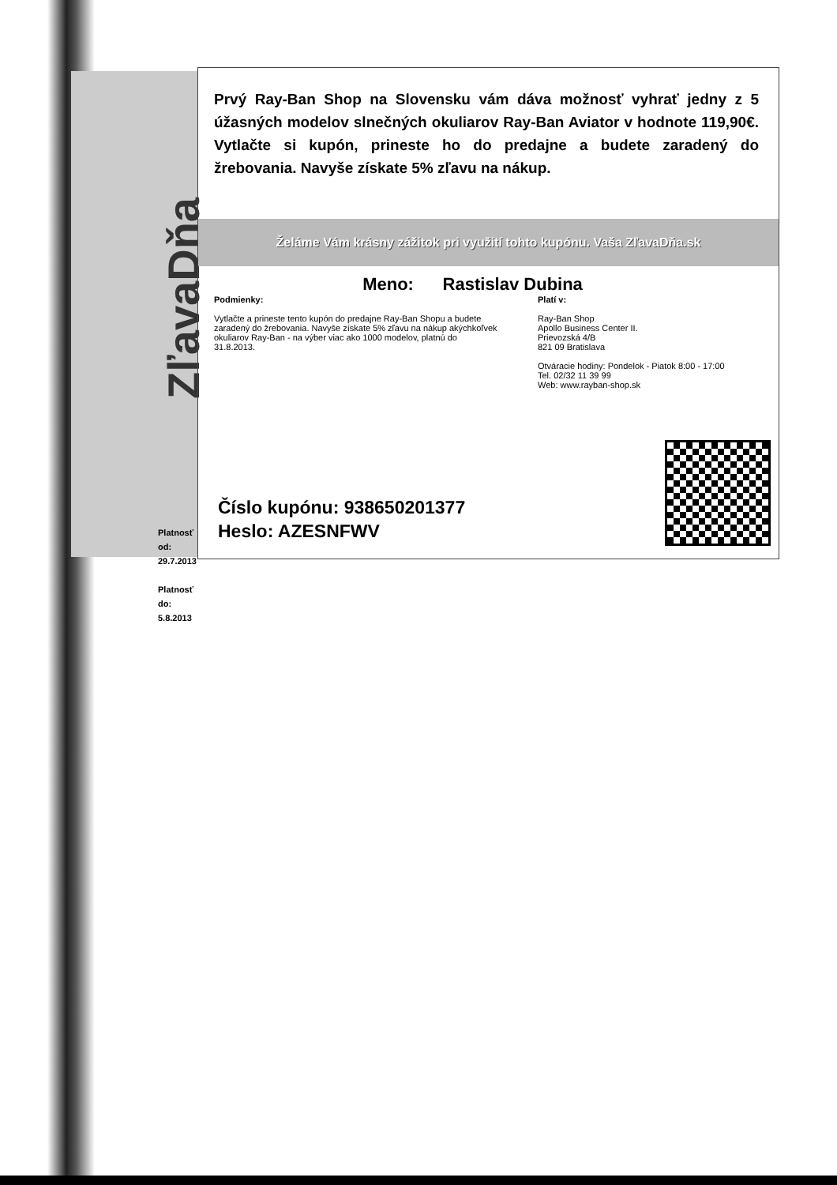ZľavaDňa
Platnosť od:
29.7.2013
Platnosť do:
5.8.2013
Prvý Ray-Ban Shop na Slovensku vám dáva možnosť vyhrať jedny z 5 úžasných modelov slnečných okuliarov Ray-Ban Aviator v hodnote 119,90€. Vytlačte si kupón, prineste ho do predajne a budete zaradený do žrebovania. Navyše získate 5% zľavu na nákup.
Želáme Vám krásny zážitok pri využití tohto kupónu. Vaša ZľavaDňa.sk
Meno: Rastislav Dubina
Podmienky:
Vytlačte a prineste tento kupón do predajne Ray-Ban Shopu a budete zaradený do žrebovania. Navyše získate 5% zľavu na nákup akýchkoľvek okuliarov Ray-Ban - na výber viac ako 1000 modelov, platnú do 31.8.2013.
Platí v:
Ray-Ban Shop
Apollo Business Center II.
Prievozská 4/B
821 09 Bratislava
Otváracie hodiny: Pondelok - Piatok 8:00 - 17:00
Tel. 02/32 11 39 99
Web: www.rayban-shop.sk
Číslo kupónu: 938650201377
Heslo: AZESNFWV